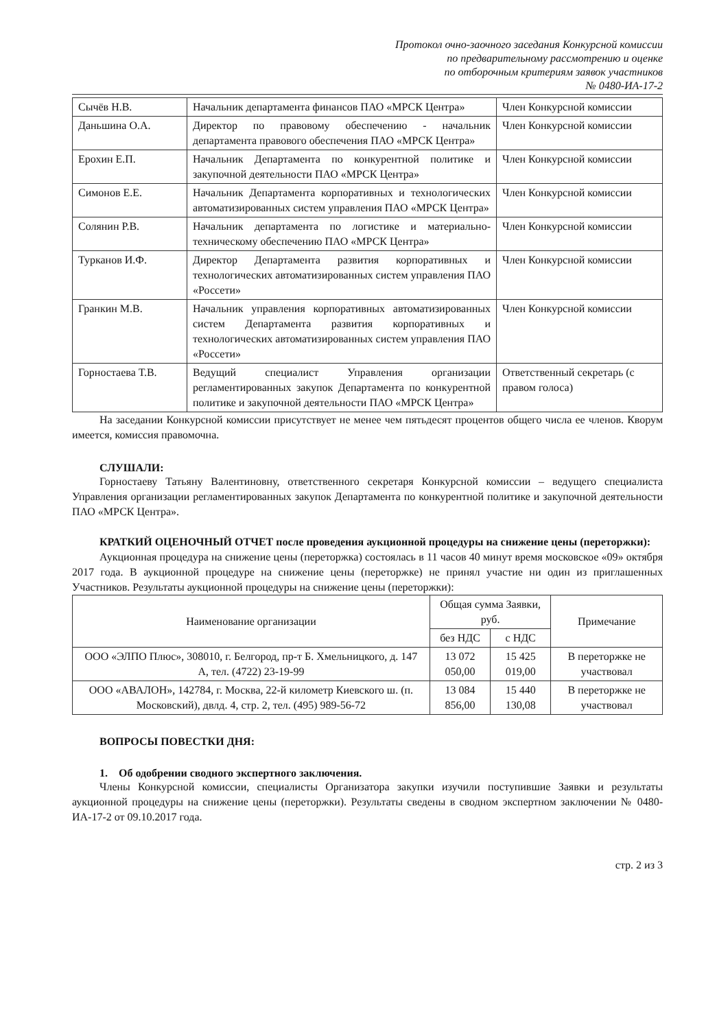Протокол очно-заочного заседания Конкурсной комиссии
по предварительному рассмотрению и оценке
по отборочным критериям заявок участников
№ 0480-ИА-17-2
| Сычёв Н.В. | Начальник департамента финансов ПАО «МРСК Центра» | Член Конкурсной комиссии |
| Даньшина О.А. | Директор по правовому обеспечению - начальник департамента правового обеспечения ПАО «МРСК Центра» | Член Конкурсной комиссии |
| Ерохин Е.П. | Начальник Департамента по конкурентной политике и закупочной деятельности ПАО «МРСК Центра» | Член Конкурсной комиссии |
| Симонов Е.Е. | Начальник Департамента корпоративных и технологических автоматизированных систем управления ПАО «МРСК Центра» | Член Конкурсной комиссии |
| Солянин Р.В. | Начальник департамента по логистике и материально-техническому обеспечению ПАО «МРСК Центра» | Член Конкурсной комиссии |
| Турканов И.Ф. | Директор Департамента развития корпоративных и технологических автоматизированных систем управления ПАО «Россети» | Член Конкурсной комиссии |
| Гранкин М.В. | Начальник управления корпоративных автоматизированных систем Департамента развития корпоративных и технологических автоматизированных систем управления ПАО «Россети» | Член Конкурсной комиссии |
| Горностаева Т.В. | Ведущий специалист Управления организации регламентированных закупок Департамента по конкурентной политике и закупочной деятельности ПАО «МРСК Центра» | Ответственный секретарь (с правом голоса) |
На заседании Конкурсной комиссии присутствует не менее чем пятьдесят процентов общего числа ее членов. Кворум имеется, комиссия правомочна.
СЛУШАЛИ:
Горностаеву Татьяну Валентиновну, ответственного секретаря Конкурсной комиссии – ведущего специалиста Управления организации регламентированных закупок Департамента по конкурентной политике и закупочной деятельности ПАО «МРСК Центра».
КРАТКИЙ ОЦЕНОЧНЫЙ ОТЧЕТ после проведения аукционной процедуры на снижение цены (переторжки):
Аукционная процедура на снижение цены (переторжка) состоялась в 11 часов 40 минут время московское «09» октября 2017 года. В аукционной процедуре на снижение цены (переторжке) не принял участие ни один из приглашенных Участников. Результаты аукционной процедуры на снижение цены (переторжки):
| Наименование организации | Общая сумма Заявки, руб. | | Примечание |
| --- | --- | --- | --- |
| | без НДС | с НДС | |
| ООО «ЭЛПО Плюс», 308010, г. Белгород, пр-т Б. Хмельницкого, д. 147 А, тел. (4722) 23-19-99 | 13 072 050,00 | 15 425 019,00 | В переторжке не участвовал |
| ООО «АВАЛОН», 142784, г. Москва, 22-й километр Киевского ш. (п. Московский), двлд. 4, стр. 2, тел. (495) 989-56-72 | 13 084 856,00 | 15 440 130,08 | В переторжке не участвовал |
ВОПРОСЫ ПОВЕСТКИ ДНЯ:
1. Об одобрении сводного экспертного заключения.
Члены Конкурсной комиссии, специалисты Организатора закупки изучили поступившие Заявки и результаты аукционной процедуры на снижение цены (переторжки). Результаты сведены в сводном экспертном заключении № 0480-ИА-17-2 от 09.10.2017 года.
стр. 2 из 3